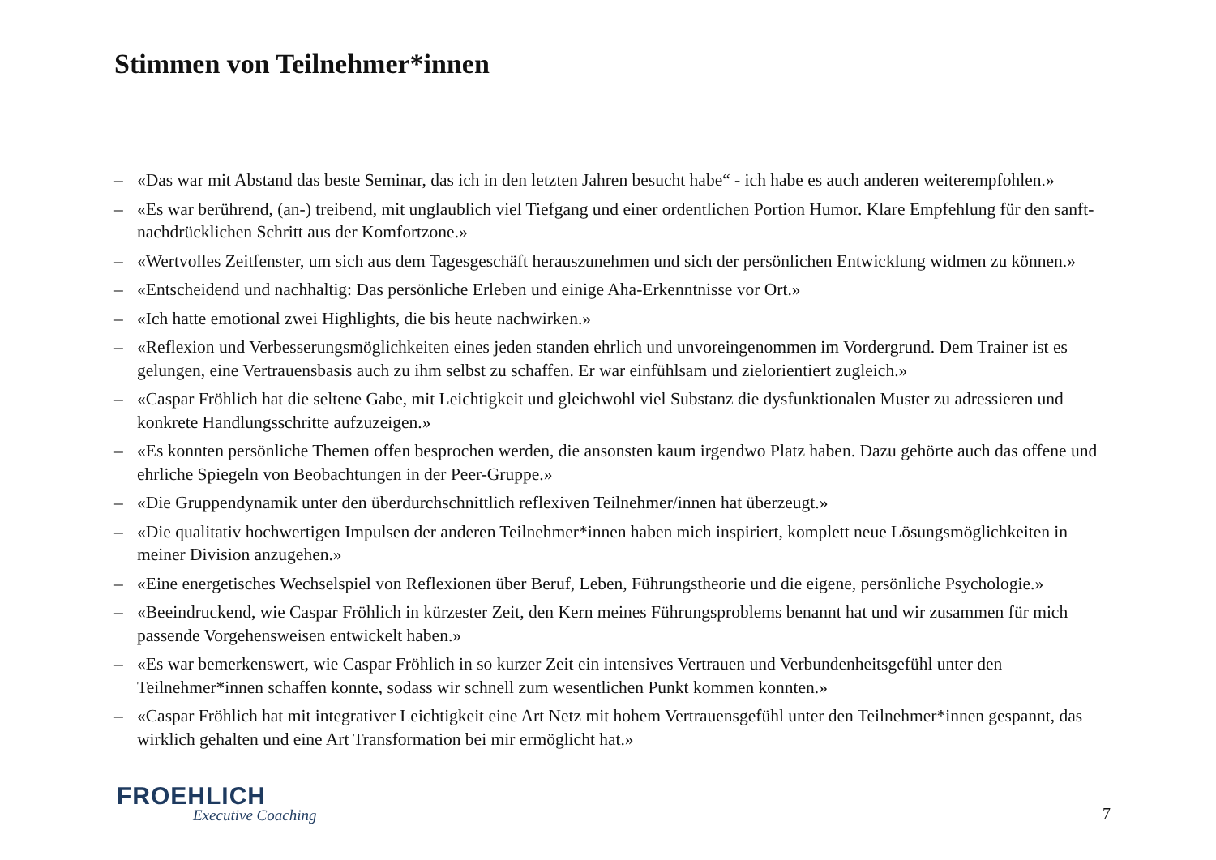Stimmen von Teilnehmer*innen
– «Das war mit Abstand das beste Seminar, das ich in den letzten Jahren besucht habe“ - ich habe es auch anderen weiterempfohlen.»
– «Es war berührend, (an-) treibend, mit unglaublich viel Tiefgang und einer ordentlichen Portion Humor. Klare Empfehlung für den sanft-nachdrücklichen Schritt aus der Komfortzone.»
– «Wertvolles Zeitfenster, um sich aus dem Tagesgeschäft herauszunehmen und sich der persönlichen Entwicklung widmen zu können.»
– «Entscheidend und nachhaltig: Das persönliche Erleben und einige Aha-Erkenntnisse vor Ort.»
– «Ich hatte emotional zwei Highlights, die bis heute nachwirken.»
– «Reflexion und Verbesserungsmöglichkeiten eines jeden standen ehrlich und unvoreingenommen im Vordergrund. Dem Trainer ist es gelungen, eine Vertrauensbasis auch zu ihm selbst zu schaffen. Er war einfühlsam und zielorientiert zugleich.»
– «Caspar Fröhlich hat die seltene Gabe, mit Leichtigkeit und gleichwohl viel Substanz die dysfunktionalen Muster zu adressieren und konkrete Handlungsschritte aufzuzeigen.»
– «Es konnten persönliche Themen offen besprochen werden, die ansonsten kaum irgendwo Platz haben. Dazu gehörte auch das offene und ehrliche Spiegeln von Beobachtungen in der Peer-Gruppe.»
– «Die Gruppendynamik unter den überdurchschnittlich reflexiven Teilnehmer/innen hat überzeugt.»
– «Die qualitativ hochwertigen Impulsen der anderen Teilnehmer*innen haben mich inspiriert, komplett neue Lösungsmöglichkeiten in meiner Division anzugehen.»
– «Eine energetisches Wechselspiel von Reflexionen über Beruf, Leben, Führungstheorie und die eigene, persönliche Psychologie.»
– «Beeindruckend, wie Caspar Fröhlich in kürzester Zeit, den Kern meines Führungsproblems benannt hat und wir zusammen für mich passende Vorgehensweisen entwickelt haben.»
– «Es war bemerkenswert, wie Caspar Fröhlich in so kurzer Zeit ein intensives Vertrauen und Verbundenheitsgefühl unter den Teilnehmer*innen schaffen konnte, sodass wir schnell zum wesentlichen Punkt kommen konnten.»
– «Caspar Fröhlich hat mit integrativer Leichtigkeit eine Art Netz mit hohem Vertrauensgefühl unter den Teilnehmer*innen gespannt, das wirklich gehalten und eine Art Transformation bei mir ermöglicht hat.»
FROEHLICH
Executive Coaching 7